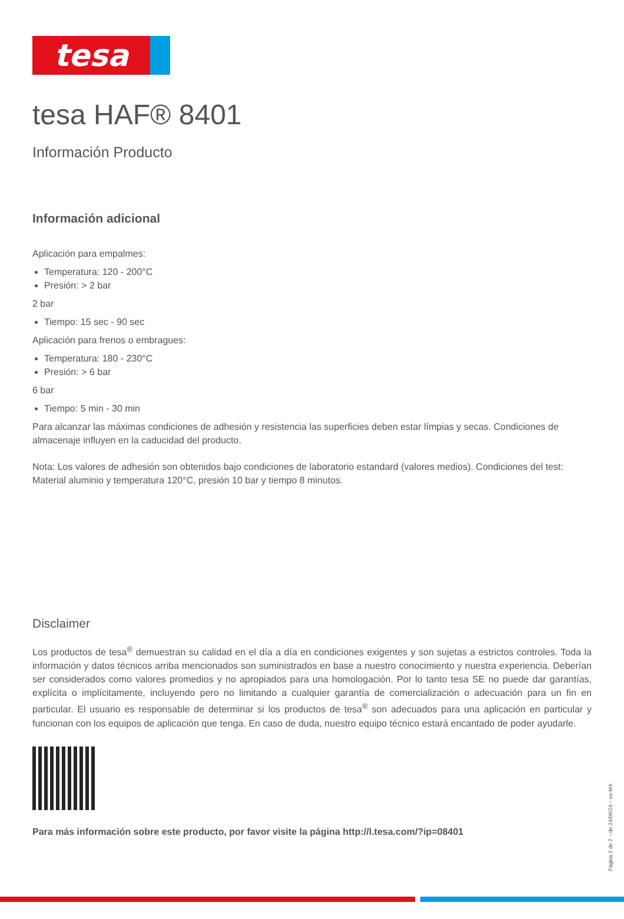tesa
tesa HAF® 8401
Información Producto
Información adicional
Aplicación para empalmes:
Temperatura: 120 - 200°C
Presión: > 2 bar
2 bar
Tiempo: 15 sec - 90 sec
Aplicación para frenos o embragues:
Temperatura: 180 - 230°C
Presión: > 6 bar
6 bar
Tiempo: 5 min - 30 min
Para alcanzar las máximas condiciones de adhesión y resistencia las superficies deben estar límpias y secas. Condiciones de almacenaje influyen en la caducidad del producto.
Nota: Los valores de adhesión son obtenidos bajo condiciones de laboratorio estandard (valores medios). Condiciones del test: Material aluminio y temperatura 120°C, presión 10 bar y tiempo 8 minutos.
Disclaimer
Los productos de tesa<sup>®</sup> demuestran su calidad en el día a día en condiciones exigentes y son sujetas a estrictos controles. Toda la información y datos técnicos arriba mencionados son suministrados en base a nuestro conocimiento y nuestra experiencia. Deberían ser considerados como valores promedios y no apropiados para una homologación. Por lo tanto tesa SE no puede dar garantías, explícita o implícitamente, incluyendo pero no limitando a cualquier garantía de comercialización o adecuación para un fin en particular. El usuario es responsable de determinar si los productos de tesa<sup>®</sup> son adecuados para una aplicación en particular y funcionan con los equipos de aplicación que tenga. En caso de duda, nuestro equipo técnico estará encantado de poder ayudarle.
Para más información sobre este producto, por favor visite la página http://l.tesa.com/?ip=08401
Página 2 de 2 – de 24/09/24 – es-MX